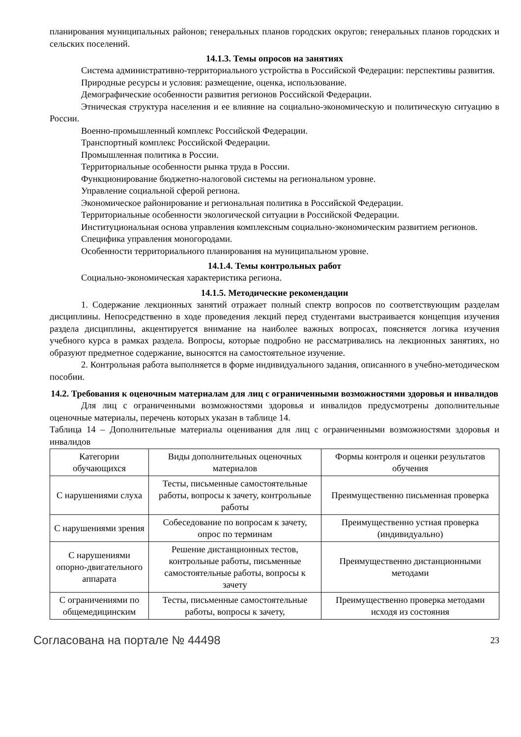планирования муниципальных районов; генеральных планов городских округов; генеральных планов городских и сельских поселений.
14.1.3. Темы опросов на занятиях
Система административно-территориального устройства в Российской Федерации: перспективы развития.
Природные ресурсы и условия: размещение, оценка, использование.
Демографические особенности развития регионов Российской Федерации.
Этническая структура населения и ее влияние на социально-экономическую и политическую ситуацию в России.
Военно-промышленный комплекс Российской Федерации.
Транспортный комплекс Российской Федерации.
Промышленная политика в России.
Территориальные особенности рынка труда в России.
Функционирование бюджетно-налоговой системы на региональном уровне.
Управление социальной сферой региона.
Экономическое районирование и региональная политика в Российской Федерации.
Территориальные особенности экологической ситуации в Российской Федерации.
Институциональная основа управления комплексным социально-экономическим развитием регионов.
Специфика управления моногородами.
Особенности территориального планирования на муниципальном уровне.
14.1.4. Темы контрольных работ
Социально-экономическая характеристика региона.
14.1.5. Методические рекомендации
1. Содержание лекционных занятий отражает полный спектр вопросов по соответствующим разделам дисциплины. Непосредственно в ходе проведения лекций перед студентами выстраивается концепция изучения раздела дисциплины, акцентируется внимание на наиболее важных вопросах, поясняется логика изучения учебного курса в рамках раздела. Вопросы, которые подробно не рассматривались на лекционных занятиях, но образуют предметное содержание, выносятся на самостоятельное изучение.
2. Контрольная работа выполняется в форме индивидуального задания, описанного в учебно-методическом пособии.
14.2. Требования к оценочным материалам для лиц с ограниченными возможностями здоровья и инвалидов
Для лиц с ограниченными возможностями здоровья и инвалидов предусмотрены дополнительные оценочные материалы, перечень которых указан в таблице 14.
Таблица 14 – Дополнительные материалы оценивания для лиц с ограниченными возможностями здоровья и инвалидов
| Категории обучающихся | Виды дополнительных оценочных материалов | Формы контроля и оценки результатов обучения |
| С нарушениями слуха | Тесты, письменные самостоятельные работы, вопросы к зачету, контрольные работы | Преимущественно письменная проверка |
| С нарушениями зрения | Собеседование по вопросам к зачету, опрос по терминам | Преимущественно устная проверка (индивидуально) |
| С нарушениями опорно-двигательного аппарата | Решение дистанционных тестов, контрольные работы, письменные самостоятельные работы, вопросы к зачету | Преимущественно дистанционными методами |
| С ограничениями по общемедицинским | Тесты, письменные самостоятельные работы, вопросы к зачету, | Преимущественно проверка методами исходя из состояния |
Согласована на портале № 44498 23